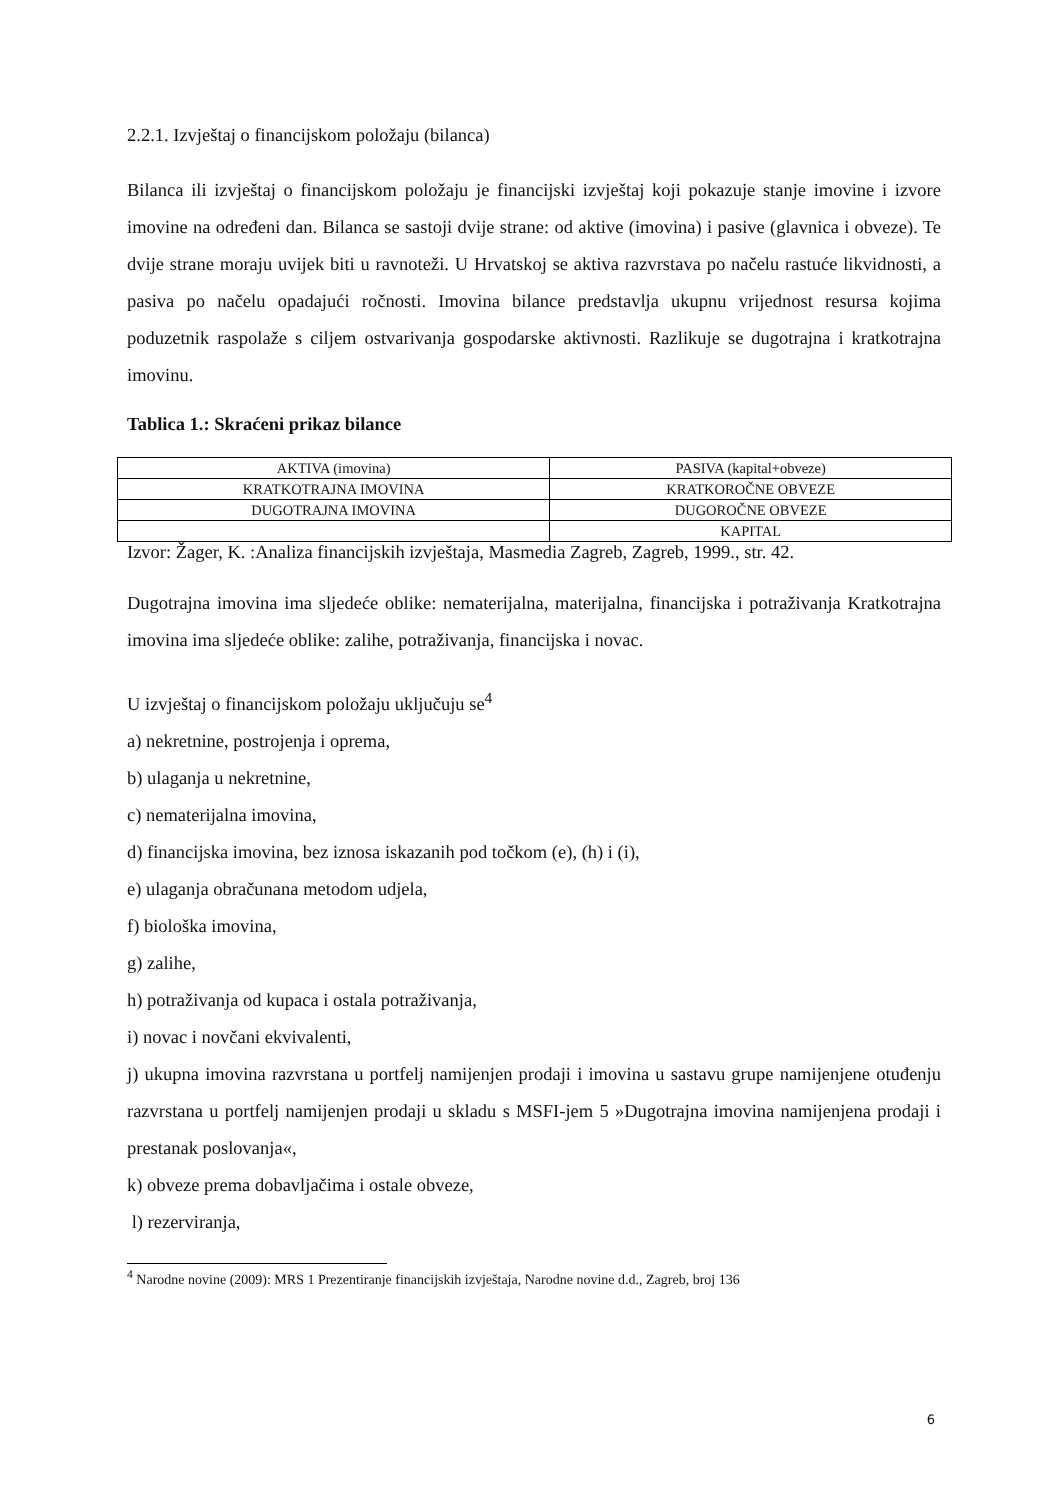2.2.1. Izvještaj o financijskom položaju (bilanca)
Bilanca ili izvještaj o financijskom položaju je financijski izvještaj koji pokazuje stanje imovine i izvore imovine na određeni dan. Bilanca se sastoji dvije strane: od aktive (imovina) i pasive (glavnica i obveze). Te dvije strane moraju uvijek biti u ravnoteži. U Hrvatskoj se aktiva razvrstava po načelu rastuće likvidnosti, a pasiva po načelu opadajući ročnosti. Imovina bilance predstavlja ukupnu vrijednost resursa kojima poduzetnik raspolaže s ciljem ostvarivanja gospodarske aktivnosti. Razlikuje se dugotrajna i kratkotrajna imovinu.
Tablica 1.: Skraćeni prikaz bilance
| AKTIVA (imovina) | PASIVA (kapital+obveze) |
| KRATKOTRAJNA IMOVINA | KRATKOROČNE OBVEZE |
| DUGOTRAJNA IMOVINA | DUGOROČNE OBVEZE |
| | KAPITAL |
Izvor: Žager, K. :Analiza financijskih izvještaja, Masmedia Zagreb, Zagreb, 1999., str. 42.
Dugotrajna imovina ima sljedeće oblike: nematerijalna, materijalna, financijska i potraživanja Kratkotrajna imovina ima sljedeće oblike: zalihe, potraživanja, financijska i novac.
U izvještaj o financijskom položaju uključuju se<sup>4</sup>
a) nekretnine, postrojenja i oprema,
b) ulaganja u nekretnine,
c) nematerijalna imovina,
d) financijska imovina, bez iznosa iskazanih pod točkom (e), (h) i (i),
e) ulaganja obračunana metodom udjela,
f) biološka imovina,
g) zalihe,
h) potraživanja od kupaca i ostala potraživanja,
i) novac i novčani ekvivalenti,
j) ukupna imovina razvrstana u portfelj namijenjen prodaji i imovina u sastavu grupe namijenjene otuđenju razvrstana u portfelj namijenjen prodaji u skladu s MSFI-jem 5 »Dugotrajna imovina namijenjena prodaji i prestanak poslovanja«,
k) obveze prema dobavljačima i ostale obveze,
l) rezerviranja,
<sup>4</sup> Narodne novine (2009): MRS 1 Prezentiranje financijskih izvještaja, Narodne novine d.d., Zagreb, broj 136
6